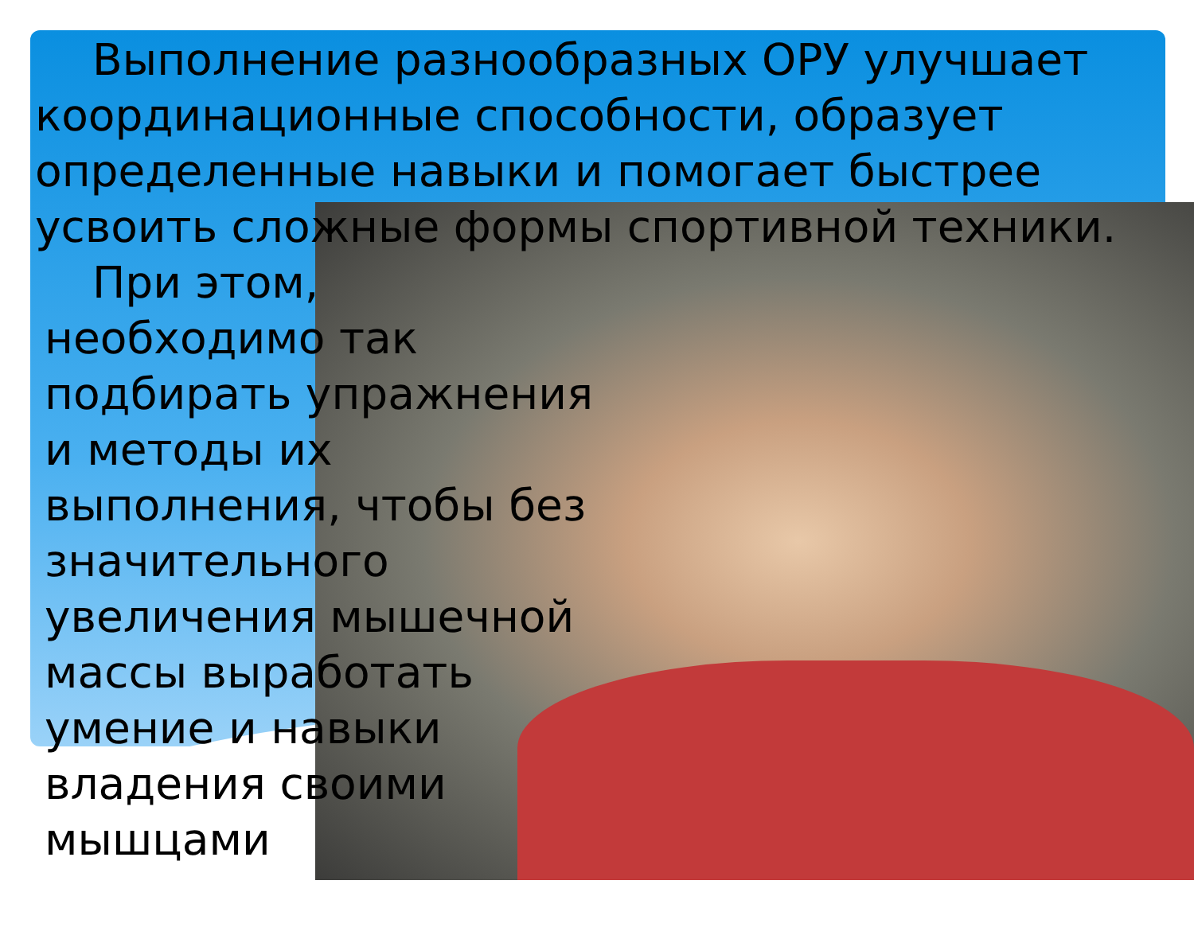Выполнение разнообразных ОРУ улучшает координационные способности, образует определенные навыки и помогает быстрее усвоить сложные формы спортивной техники.
При этом, необходимо так подбирать упражнения и методы их выполнения, чтобы без значительного увеличения мышечной массы выработать умение и навыки владения своими мышцами